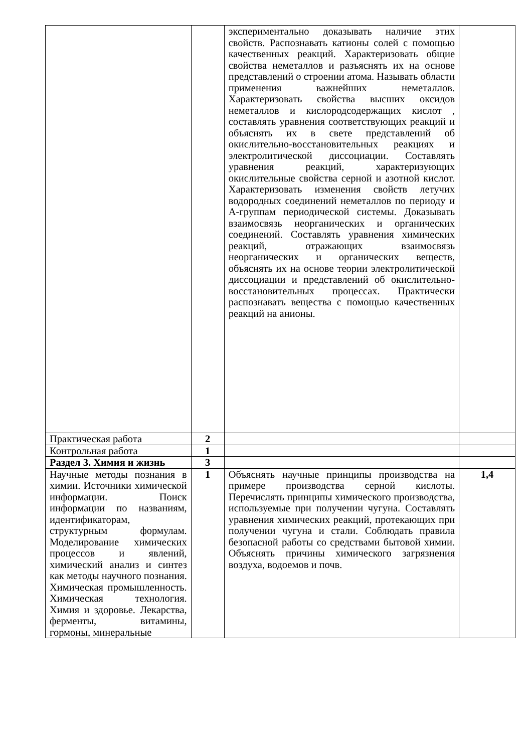| | | экспериментально доказывать наличие этих свойств. Распознавать катионы солей с помощью качественных реакций. Характеризовать общие свойства неметаллов и разъяснять их на основе представлений о строении атома. Называть области применения важнейших неметаллов. Характеризовать свойства высших оксидов неметаллов и кислородсодержащих кислот , составлять уравнения соответствующих реакций и объяснять их в свете представлений об окислительно-восстановительных реакциях и электролитической диссоциации. Составлять уравнения реакций, характеризующих окислительные свойства серной и азотной кислот. Характеризовать изменения свойств летучих водородных соединений неметаллов по периоду и А-группам периодической системы. Доказывать взаимосвязь неорганических и органических соединений. Составлять уравнения химических реакций, отражающих взаимосвязь неорганических и органических веществ, объяснять их на основе теории электролитической диссоциации и представлений об окислительно-восстановительных процессах. Практически распознавать вещества с помощью качественных реакций на анионы. | |
| Практическая работа | 2 | | |
| Контрольная работа | 1 | | |
| Раздел 3. Химия и жизнь | 3 | | |
| Научные методы познания в химии. Источники химической информации. Поиск информации по названиям, идентификаторам, структурным формулам. Моделирование химических процессов и явлений, химический анализ и синтез как методы научного познания. Химическая промышленность. Химическая технология. Химия и здоровье. Лекарства, ферменты, витамины, гормоны, минеральные | 1 | Объяснять научные принципы производства на примере производства серной кислоты. Перечислять принципы химического производства, используемые при получении чугуна. Составлять уравнения химических реакций, протекающих при получении чугуна и стали. Соблюдать правила безопасной работы со средствами бытовой химии. Объяснять причины химического загрязнения воздуха, водоемов и почв. | 1,4 |